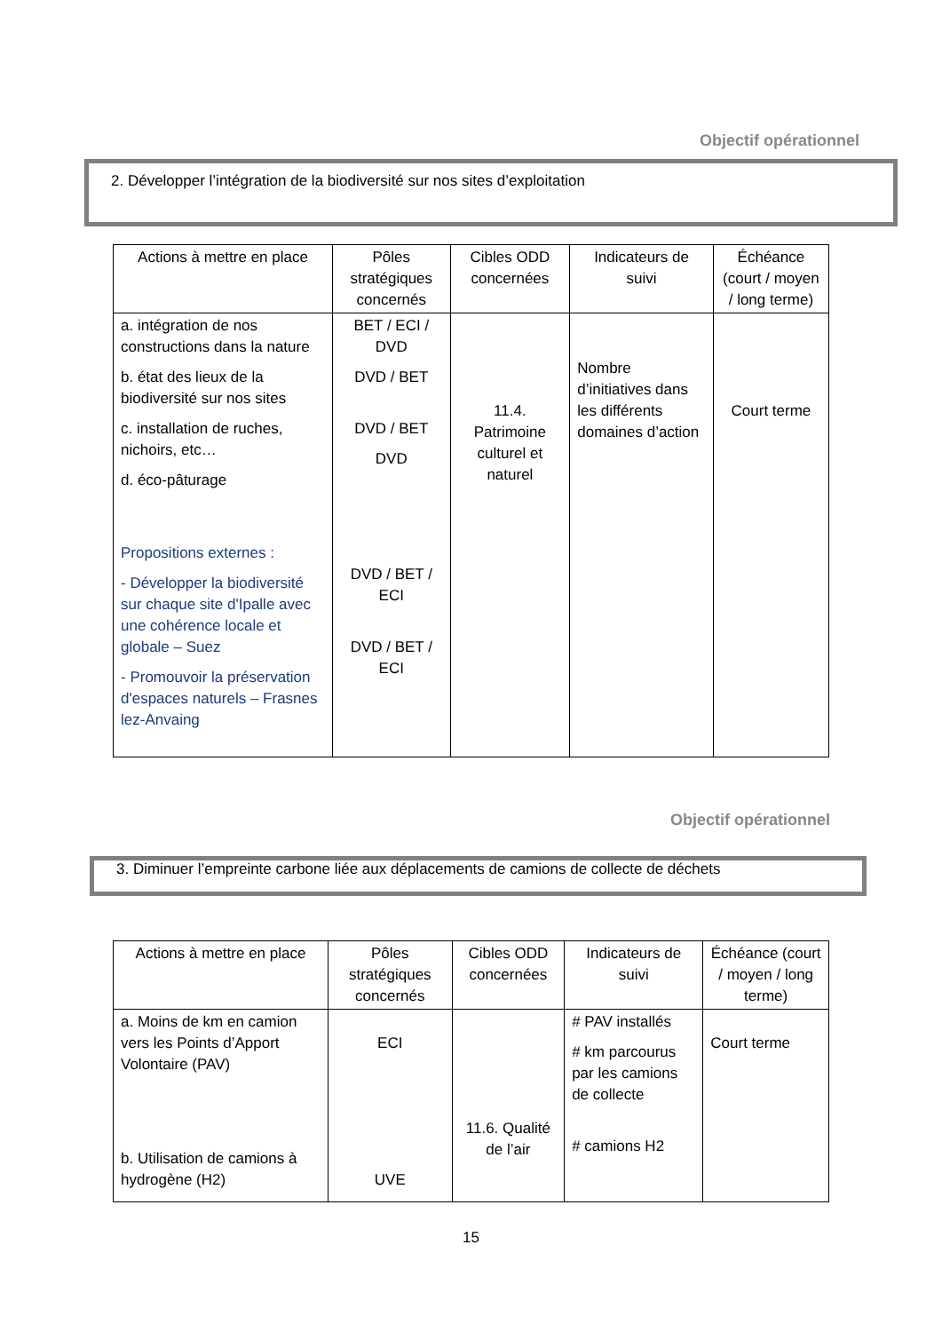Objectif opérationnel
2. Développer l’intégration de la biodiversité sur nos sites d’exploitation
| Actions à mettre en place | Pôles stratégiques concernés | Cibles ODD concernées | Indicateurs de suivi | Échéance (court / moyen / long terme) |
| --- | --- | --- | --- | --- |
| a. intégration de nos constructions dans la nature b. état des lieux de la biodiversité sur nos sites c. installation de ruches, nichoirs, etc… d. éco-pâturage Propositions externes : - Développer la biodiversité sur chaque site d'Ipalle avec une cohérence locale et globale – Suez - Promouvoir la préservation d'espaces naturels – Frasnes lez-Anvaing | BET / ECI / DVD DVD / BET DVD / BET DVD DVD / BET / ECI DVD / BET / ECI | 11.4. Patrimoine culturel et naturel | Nombre d’initiatives dans les différents domaines d’action | Court terme |
Objectif opérationnel
3. Diminuer l’empreinte carbone liée aux déplacements de camions de collecte de déchets
| Actions à mettre en place | Pôles stratégiques concernés | Cibles ODD concernées | Indicateurs de suivi | Échéance (court / moyen / long terme) |
| --- | --- | --- | --- | --- |
| a. Moins de km en camion vers les Points d’Apport Volontaire (PAV) b. Utilisation de camions à hydrogène (H2) | ECI UVE | 11.6. Qualité de l’air | # PAV installés # km parcourus par les camions de collecte # camions H2 | Court terme |
15